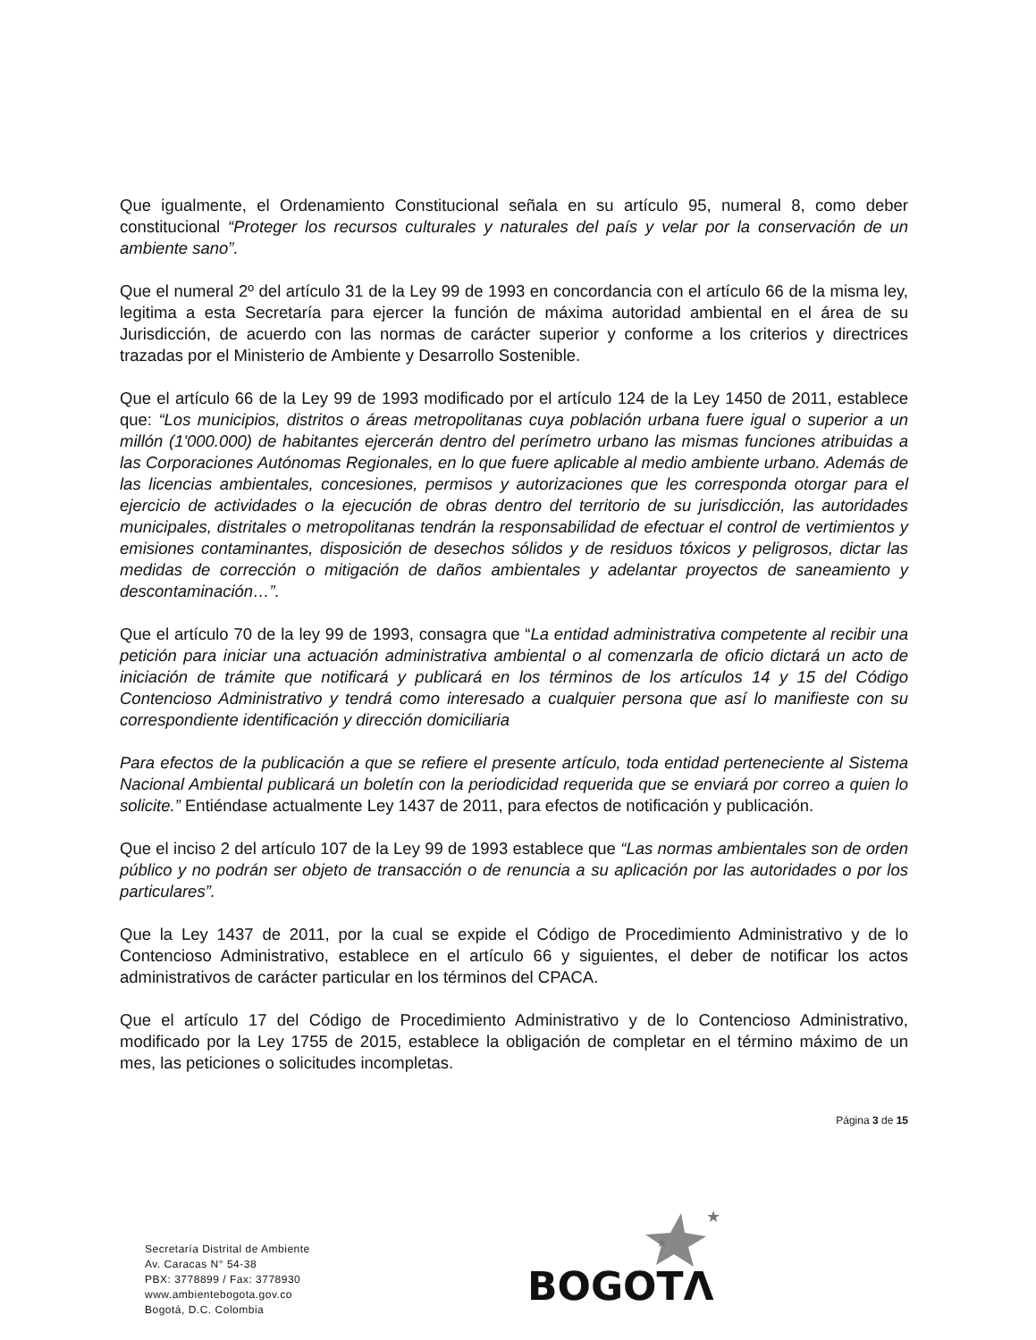Que igualmente, el Ordenamiento Constitucional señala en su artículo 95, numeral 8, como deber constitucional “Proteger los recursos culturales y naturales del país y velar por la conservación de un ambiente sano”.
Que el numeral 2º del artículo 31 de la Ley 99 de 1993 en concordancia con el artículo 66 de la misma ley, legitima a esta Secretaría para ejercer la función de máxima autoridad ambiental en el área de su Jurisdicción, de acuerdo con las normas de carácter superior y conforme a los criterios y directrices trazadas por el Ministerio de Ambiente y Desarrollo Sostenible.
Que el artículo 66 de la Ley 99 de 1993 modificado por el artículo 124 de la Ley 1450 de 2011, establece que: “Los municipios, distritos o áreas metropolitanas cuya población urbana fuere igual o superior a un millón (1'000.000) de habitantes ejercerán dentro del perímetro urbano las mismas funciones atribuidas a las Corporaciones Autónomas Regionales, en lo que fuere aplicable al medio ambiente urbano. Además de las licencias ambientales, concesiones, permisos y autorizaciones que les corresponda otorgar para el ejercicio de actividades o la ejecución de obras dentro del territorio de su jurisdicción, las autoridades municipales, distritales o metropolitanas tendrán la responsabilidad de efectuar el control de vertimientos y emisiones contaminantes, disposición de desechos sólidos y de residuos tóxicos y peligrosos, dictar las medidas de corrección o mitigación de daños ambientales y adelantar proyectos de saneamiento y descontaminación…”.
Que el artículo 70 de la ley 99 de 1993, consagra que “La entidad administrativa competente al recibir una petición para iniciar una actuación administrativa ambiental o al comenzarla de oficio dictará un acto de iniciación de trámite que notificará y publicará en los términos de los artículos 14 y 15 del Código Contencioso Administrativo y tendrá como interesado a cualquier persona que así lo manifieste con su correspondiente identificación y dirección domiciliaria
Para efectos de la publicación a que se refiere el presente artículo, toda entidad perteneciente al Sistema Nacional Ambiental publicará un boletín con la periodicidad requerida que se enviará por correo a quien lo solicite.” Entiéndase actualmente Ley 1437 de 2011, para efectos de notificación y publicación.
Que el inciso 2 del artículo 107 de la Ley 99 de 1993 establece que “Las normas ambientales son de orden público y no podrán ser objeto de transacción o de renuncia a su aplicación por las autoridades o por los particulares”.
Que la Ley 1437 de 2011, por la cual se expide el Código de Procedimiento Administrativo y de lo Contencioso Administrativo, establece en el artículo 66 y siguientes, el deber de notificar los actos administrativos de carácter particular en los términos del CPACA.
Que el artículo 17 del Código de Procedimiento Administrativo y de lo Contencioso Administrativo, modificado por la Ley 1755 de 2015, establece la obligación de completar en el término máximo de un mes, las peticiones o solicitudes incompletas.
Página 3 de 15
Secretaría Distrital de Ambiente
Av. Caracas N° 54-38
PBX: 3778899 / Fax: 3778930
www.ambientebogota.gov.co
Bogotá, D.C. Colombia
★
★
BOGOTΛ